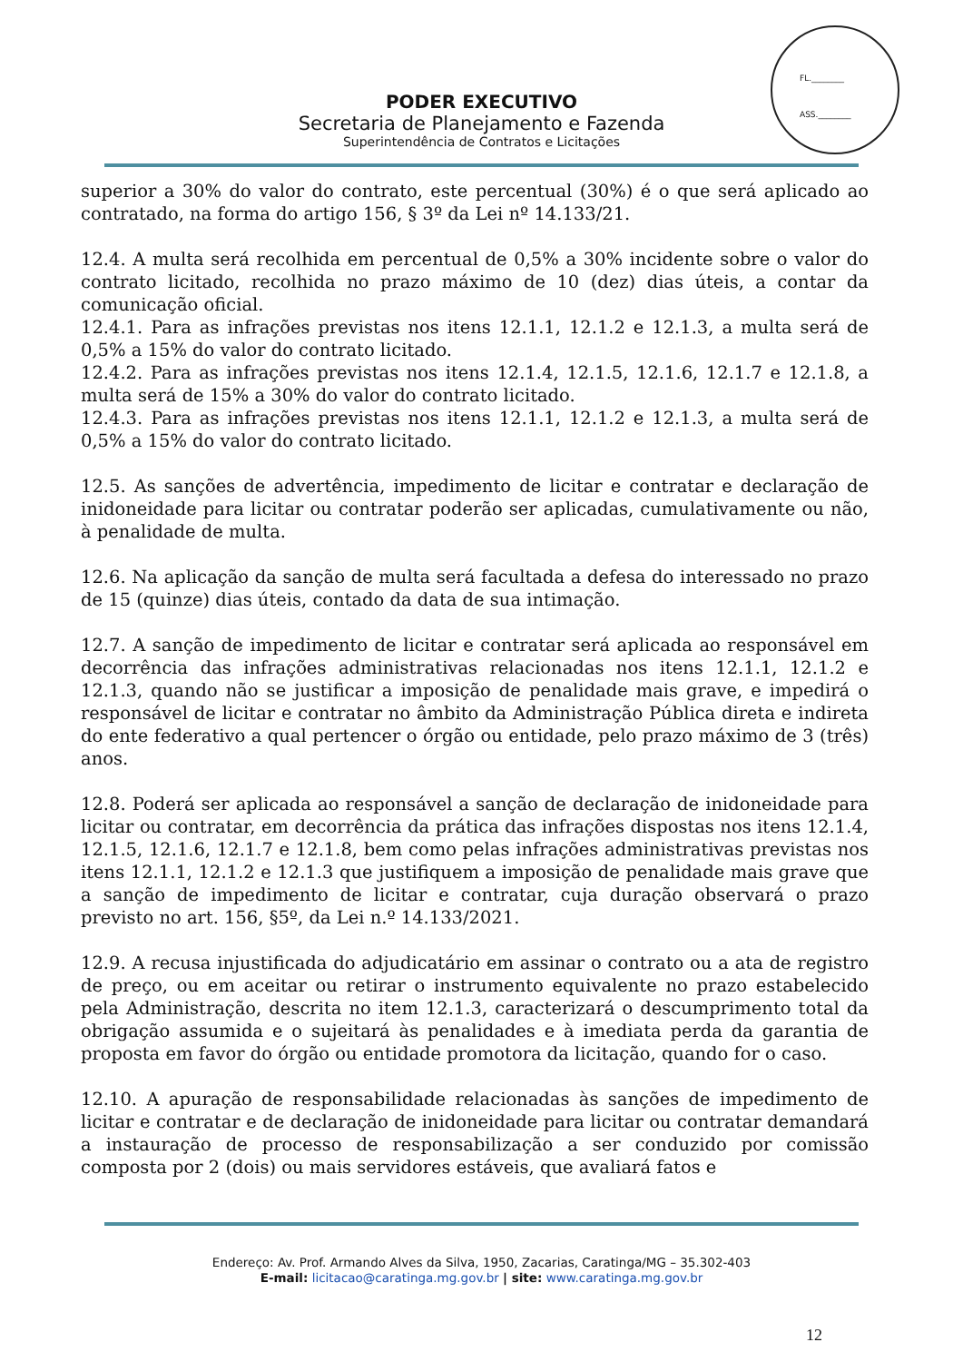FL.________
ASS.________
PODER EXECUTIVO
Secretaria de Planejamento e Fazenda
Superintendência de Contratos e Licitações
superior a 30% do valor do contrato, este percentual (30%) é o que será aplicado ao contratado, na forma do artigo 156, § 3º da Lei nº 14.133/21.
12.4. A multa será recolhida em percentual de 0,5% a 30% incidente sobre o valor do contrato licitado, recolhida no prazo máximo de 10 (dez) dias úteis, a contar da comunicação oficial.
12.4.1. Para as infrações previstas nos itens 12.1.1, 12.1.2 e 12.1.3, a multa será de 0,5% a 15% do valor do contrato licitado.
12.4.2. Para as infrações previstas nos itens 12.1.4, 12.1.5, 12.1.6, 12.1.7 e 12.1.8, a multa será de 15% a 30% do valor do contrato licitado.
12.4.3. Para as infrações previstas nos itens 12.1.1, 12.1.2 e 12.1.3, a multa será de 0,5% a 15% do valor do contrato licitado.
12.5. As sanções de advertência, impedimento de licitar e contratar e declaração de inidoneidade para licitar ou contratar poderão ser aplicadas, cumulativamente ou não, à penalidade de multa.
12.6. Na aplicação da sanção de multa será facultada a defesa do interessado no prazo de 15 (quinze) dias úteis, contado da data de sua intimação.
12.7. A sanção de impedimento de licitar e contratar será aplicada ao responsável em decorrência das infrações administrativas relacionadas nos itens 12.1.1, 12.1.2 e 12.1.3, quando não se justificar a imposição de penalidade mais grave, e impedirá o responsável de licitar e contratar no âmbito da Administração Pública direta e indireta do ente federativo a qual pertencer o órgão ou entidade, pelo prazo máximo de 3 (três) anos.
12.8. Poderá ser aplicada ao responsável a sanção de declaração de inidoneidade para licitar ou contratar, em decorrência da prática das infrações dispostas nos itens 12.1.4, 12.1.5, 12.1.6, 12.1.7 e 12.1.8, bem como pelas infrações administrativas previstas nos itens 12.1.1, 12.1.2 e 12.1.3 que justifiquem a imposição de penalidade mais grave que a sanção de impedimento de licitar e contratar, cuja duração observará o prazo previsto no art. 156, §5º, da Lei n.º 14.133/2021.
12.9. A recusa injustificada do adjudicatário em assinar o contrato ou a ata de registro de preço, ou em aceitar ou retirar o instrumento equivalente no prazo estabelecido pela Administração, descrita no item 12.1.3, caracterizará o descumprimento total da obrigação assumida e o sujeitará às penalidades e à imediata perda da garantia de proposta em favor do órgão ou entidade promotora da licitação, quando for o caso.
12.10. A apuração de responsabilidade relacionadas às sanções de impedimento de licitar e contratar e de declaração de inidoneidade para licitar ou contratar demandará a instauração de processo de responsabilização a ser conduzido por comissão composta por 2 (dois) ou mais servidores estáveis, que avaliará fatos e
Endereço: Av. Prof. Armando Alves da Silva, 1950, Zacarias, Caratinga/MG – 35.302-403
E-mail: licitacao@caratinga.mg.gov.br | site: www.caratinga.mg.gov.br
12